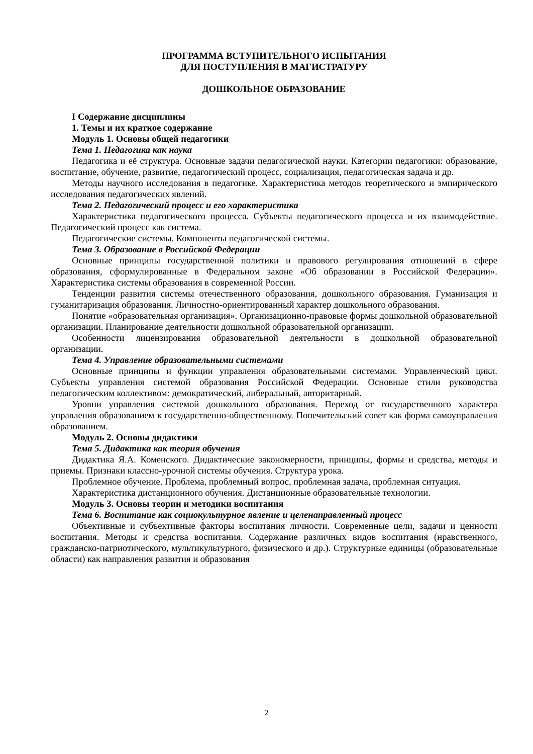ПРОГРАММА ВСТУПИТЕЛЬНОГО ИСПЫТАНИЯ
ДЛЯ ПОСТУПЛЕНИЯ В МАГИСТРАТУРУ
ДОШКОЛЬНОЕ ОБРАЗОВАНИЕ
I Содержание дисциплины
1. Темы и их краткое содержание
Модуль 1. Основы общей педагогики
Тема 1. Педагогика как наука
Педагогика и её структура. Основные задачи педагогической науки. Категории педагогики: образование, воспитание, обучение, развитие, педагогический процесс, социализация, педагогическая задача и др.
Методы научного исследования в педагогике. Характеристика методов теоретического и эмпирического исследования педагогических явлений.
Тема 2. Педагогический процесс и его характеристика
Характеристика педагогического процесса. Субъекты педагогического процесса и их взаимодействие. Педагогический процесс как система.
Педагогические системы. Компоненты педагогической системы.
Тема 3. Образование в Российской Федерации
Основные принципы государственной политики и правового регулирования отношений в сфере образования, сформулированные в Федеральном законе «Об образовании в Российской Федерации». Характеристика системы образования в современной России.
Тенденции развития системы отечественного образования, дошкольного образования. Гуманизация и гуманитаризация образования. Личностно-ориентированный характер дошкольного образования.
Понятие «образовательная организация». Организационно-правовые формы дошкольной образовательной организации. Планирование деятельности дошкольной образовательной организации.
Особенности лицензирования образовательной деятельности в дошкольной образовательной организации.
Тема 4. Управление образовательными системами
Основные принципы и функции управления образовательными системами. Управленческий цикл. Субъекты управления системой образования Российской Федерации. Основные стили руководства педагогическим коллективом: демократический, либеральный, авторитарный.
Уровни управления системой дошкольного образования. Переход от государственного характера управления образованием к государственно-общественному. Попечительский совет как форма самоуправления образованием.
Модуль 2. Основы дидактики
Тема 5. Дидактика как теория обучения
Дидактика Я.А. Коменского. Дидактические закономерности, принципы, формы и средства, методы и приемы. Признаки классно-урочной системы обучения. Структура урока.
Проблемное обучение. Проблема, проблемный вопрос, проблемная задача, проблемная ситуация.
Характеристика дистанционного обучения. Дистанционные образовательные технологии.
Модуль 3. Основы теории и методики воспитания
Тема 6. Воспитание как социокультурное явление и целенаправленный процесс
Объективные и субъективные факторы воспитания личности. Современные цели, задачи и ценности воспитания. Методы и средства воспитания. Содержание различных видов воспитания (нравственного, гражданско-патриотического, мультикультурного, физического и др.). Структурные единицы (образовательные области) как направления развития и образования
2